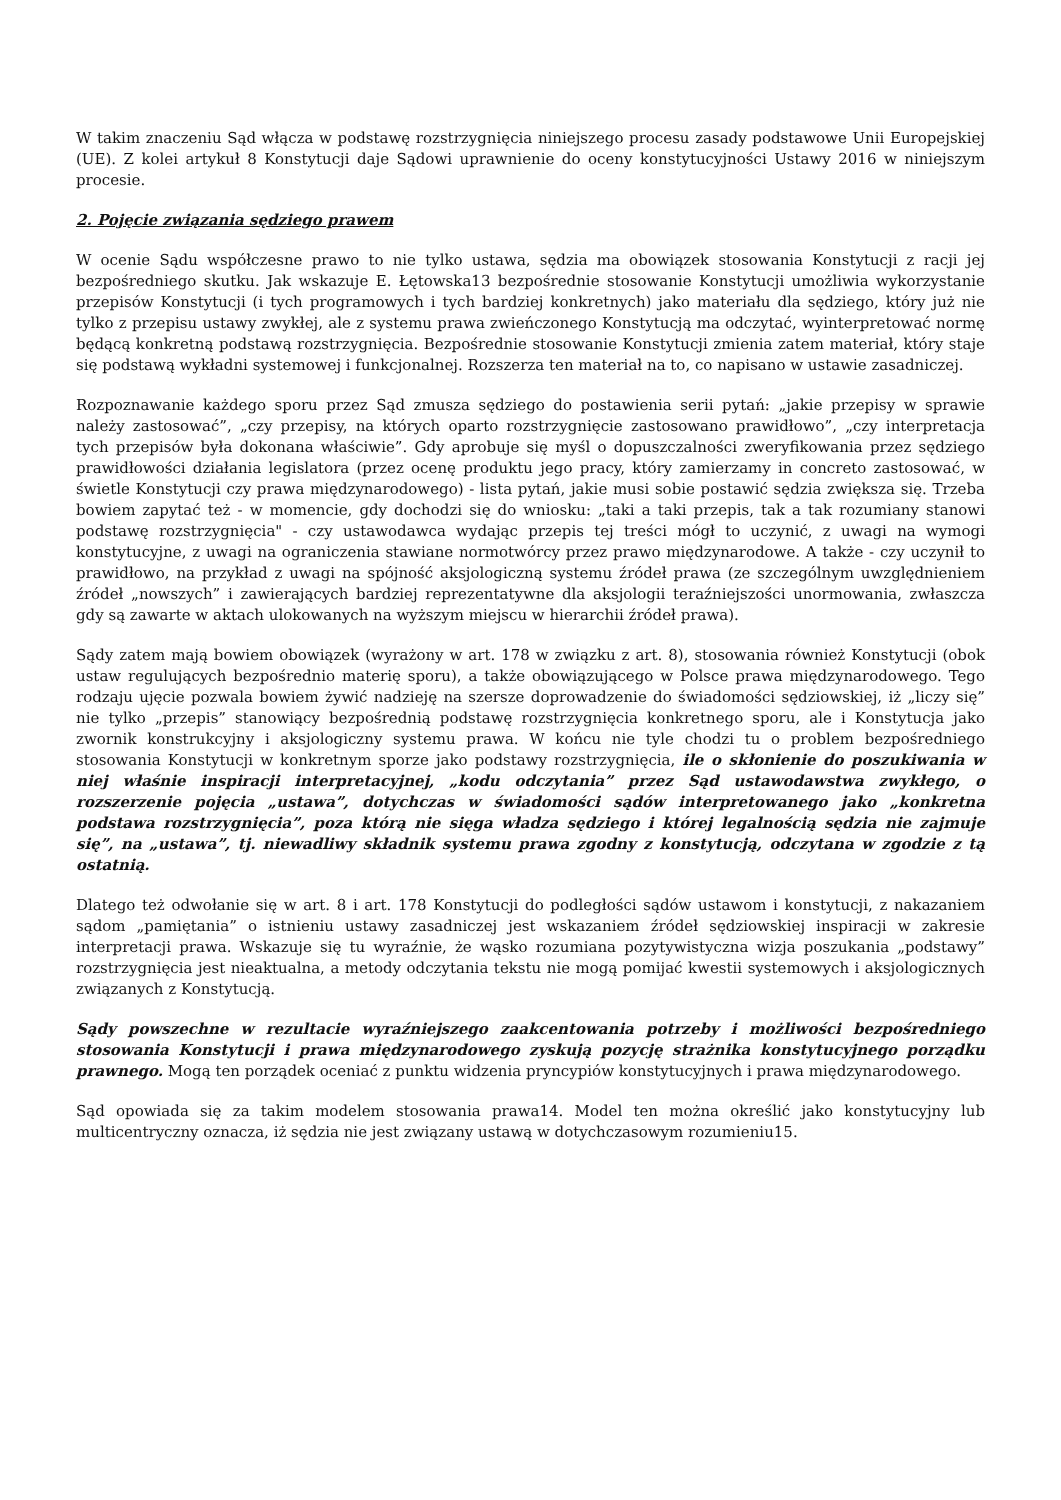W takim znaczeniu Sąd włącza w podstawę rozstrzygnięcia niniejszego procesu zasady podstawowe Unii Europejskiej (UE). Z kolei artykuł 8 Konstytucji daje Sądowi uprawnienie do oceny konstytucyjności Ustawy 2016 w niniejszym procesie.
2. Pojęcie związania sędziego prawem
W ocenie Sądu współczesne prawo to nie tylko ustawa, sędzia ma obowiązek stosowania Konstytucji z racji jej bezpośredniego skutku. Jak wskazuje E. Łętowska13 bezpośrednie stosowanie Konstytucji umożliwia wykorzystanie przepisów Konstytucji (i tych programowych i tych bardziej konkretnych) jako materiału dla sędziego, który już nie tylko z przepisu ustawy zwykłej, ale z systemu prawa zwieńczonego Konstytucją ma odczytać, wyinterpretować normę będącą konkretną podstawą rozstrzygnięcia. Bezpośrednie stosowanie Konstytucji zmienia zatem materiał, który staje się podstawą wykładni systemowej i funkcjonalnej. Rozszerza ten materiał na to, co napisano w ustawie zasadniczej.
Rozpoznawanie każdego sporu przez Sąd zmusza sędziego do postawienia serii pytań: „jakie przepisy w sprawie należy zastosować”, „czy przepisy, na których oparto rozstrzygnięcie zastosowano prawidłowo”, „czy interpretacja tych przepisów była dokonana właściwie”. Gdy aprobuje się myśl o dopuszczalności zweryfikowania przez sędziego prawidłowości działania legislatora (przez ocenę produktu jego pracy, który zamierzamy in concreto zastosować, w świetle Konstytucji czy prawa międzynarodowego) - lista pytań, jakie musi sobie postawić sędzia zwiększa się. Trzeba bowiem zapytać też - w momencie, gdy dochodzi się do wniosku: „taki a taki przepis, tak a tak rozumiany stanowi podstawę rozstrzygnięcia" - czy ustawodawca wydając przepis tej treści mógł to uczynić, z uwagi na wymogi konstytucyjne, z uwagi na ograniczenia stawiane normotwórcy przez prawo międzynarodowe. A także - czy uczynił to prawidłowo, na przykład z uwagi na spójność aksjologiczną systemu źródeł prawa (ze szczególnym uwzględnieniem źródeł „nowszych” i zawierających bardziej reprezentatywne dla aksjologii teraźniejszości unormowania, zwłaszcza gdy są zawarte w aktach ulokowanych na wyższym miejscu w hierarchii źródeł prawa).
Sądy zatem mają bowiem obowiązek (wyrażony w art. 178 w związku z art. 8), stosowania również Konstytucji (obok ustaw regulujących bezpośrednio materię sporu), a także obowiązującego w Polsce prawa międzynarodowego. Tego rodzaju ujęcie pozwala bowiem żywić nadzieję na szersze doprowadzenie do świadomości sędziowskiej, iż „liczy się” nie tylko „przepis” stanowiący bezpośrednią podstawę rozstrzygnięcia konkretnego sporu, ale i Konstytucja jako zwornik konstrukcyjny i aksjologiczny systemu prawa. W końcu nie tyle chodzi tu o problem bezpośredniego stosowania Konstytucji w konkretnym sporze jako podstawy rozstrzygnięcia, ile o skłonienie do poszukiwania w niej właśnie inspiracji interpretacyjnej, „kodu odczytania” przez Sąd ustawodawstwa zwykłego, o rozszerzenie pojęcia „ustawa”, dotychczas w świadomości sądów interpretowanego jako „konkretna podstawa rozstrzygnięcia”, poza którą nie sięga władza sędziego i której legalnością sędzia nie zajmuje się”, na „ustawa”, tj. niewadliwy składnik systemu prawa zgodny z konstytucją, odczytana w zgodzie z tą ostatnią.
Dlatego też odwołanie się w art. 8 i art. 178 Konstytucji do podległości sądów ustawom i konstytucji, z nakazaniem sądom „pamiętania” o istnieniu ustawy zasadniczej jest wskazaniem źródeł sędziowskiej inspiracji w zakresie interpretacji prawa. Wskazuje się tu wyraźnie, że wąsko rozumiana pozytywistyczna wizja poszukania „podstawy” rozstrzygnięcia jest nieaktualna, a metody odczytania tekstu nie mogą pomijać kwestii systemowych i aksjologicznych związanych z Konstytucją.
Sądy powszechne w rezultacie wyraźniejszego zaakcentowania potrzeby i możliwości bezpośredniego stosowania Konstytucji i prawa międzynarodowego zyskują pozycję strażnika konstytucyjnego porządku prawnego. Mogą ten porządek oceniać z punktu widzenia pryncypiów konstytucyjnych i prawa międzynarodowego.
Sąd opowiada się za takim modelem stosowania prawa14. Model ten można określić jako konstytucyjny lub multicentryczny oznacza, iż sędzia nie jest związany ustawą w dotychczasowym rozumieniu15.